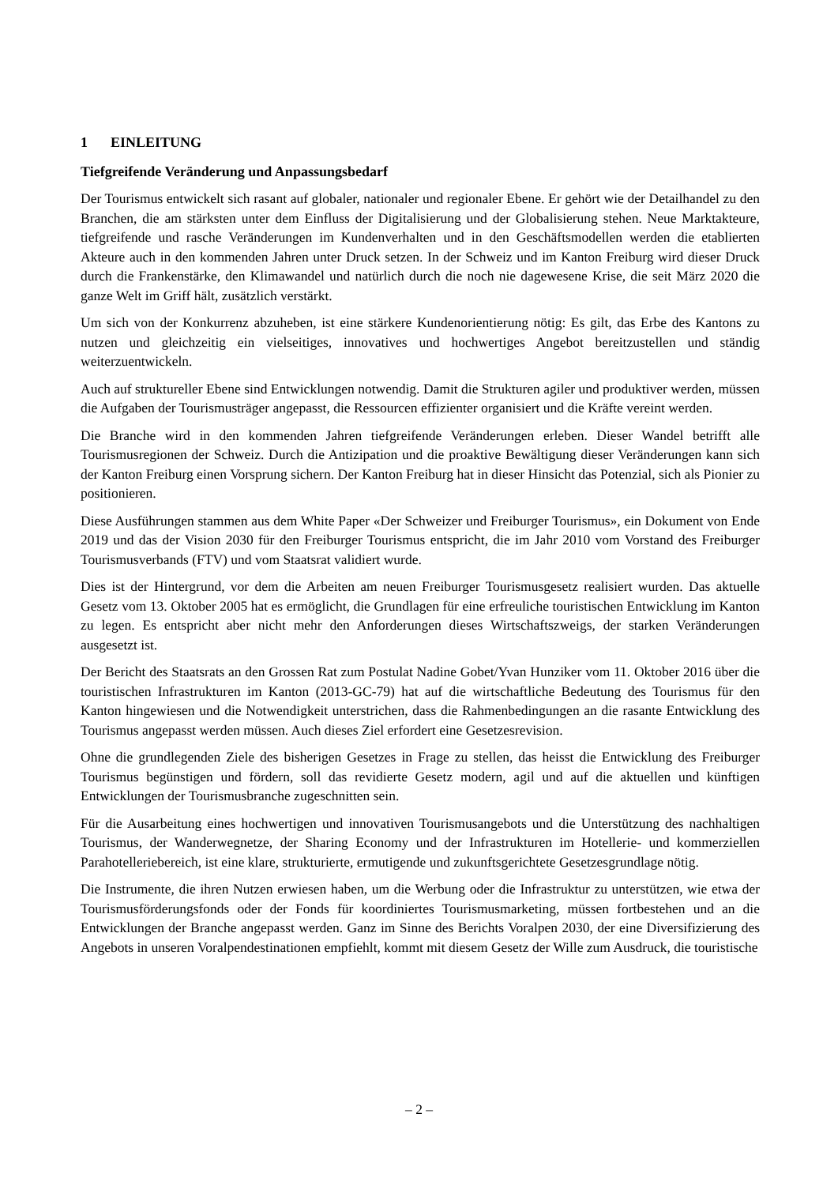1 EINLEITUNG
Tiefgreifende Veränderung und Anpassungsbedarf
Der Tourismus entwickelt sich rasant auf globaler, nationaler und regionaler Ebene. Er gehört wie der Detailhandel zu den Branchen, die am stärksten unter dem Einfluss der Digitalisierung und der Globalisierung stehen. Neue Marktakteure, tiefgreifende und rasche Veränderungen im Kundenverhalten und in den Geschäftsmodellen werden die etablierten Akteure auch in den kommenden Jahren unter Druck setzen. In der Schweiz und im Kanton Freiburg wird dieser Druck durch die Frankenstärke, den Klimawandel und natürlich durch die noch nie dagewesene Krise, die seit März 2020 die ganze Welt im Griff hält, zusätzlich verstärkt.
Um sich von der Konkurrenz abzuheben, ist eine stärkere Kundenorientierung nötig: Es gilt, das Erbe des Kantons zu nutzen und gleichzeitig ein vielseitiges, innovatives und hochwertiges Angebot bereitzustellen und ständig weiterzuentwickeln.
Auch auf struktureller Ebene sind Entwicklungen notwendig. Damit die Strukturen agiler und produktiver werden, müssen die Aufgaben der Tourismusträger angepasst, die Ressourcen effizienter organisiert und die Kräfte vereint werden.
Die Branche wird in den kommenden Jahren tiefgreifende Veränderungen erleben. Dieser Wandel betrifft alle Tourismusregionen der Schweiz. Durch die Antizipation und die proaktive Bewältigung dieser Veränderungen kann sich der Kanton Freiburg einen Vorsprung sichern. Der Kanton Freiburg hat in dieser Hinsicht das Potenzial, sich als Pionier zu positionieren.
Diese Ausführungen stammen aus dem White Paper «Der Schweizer und Freiburger Tourismus», ein Dokument von Ende 2019 und das der Vision 2030 für den Freiburger Tourismus entspricht, die im Jahr 2010 vom Vorstand des Freiburger Tourismusverbands (FTV) und vom Staatsrat validiert wurde.
Dies ist der Hintergrund, vor dem die Arbeiten am neuen Freiburger Tourismusgesetz realisiert wurden. Das aktuelle Gesetz vom 13. Oktober 2005 hat es ermöglicht, die Grundlagen für eine erfreuliche touristischen Entwicklung im Kanton zu legen. Es entspricht aber nicht mehr den Anforderungen dieses Wirtschaftszweigs, der starken Veränderungen ausgesetzt ist.
Der Bericht des Staatsrats an den Grossen Rat zum Postulat Nadine Gobet/Yvan Hunziker vom 11. Oktober 2016 über die touristischen Infrastrukturen im Kanton (2013-GC-79) hat auf die wirtschaftliche Bedeutung des Tourismus für den Kanton hingewiesen und die Notwendigkeit unterstrichen, dass die Rahmenbedingungen an die rasante Entwicklung des Tourismus angepasst werden müssen. Auch dieses Ziel erfordert eine Gesetzesrevision.
Ohne die grundlegenden Ziele des bisherigen Gesetzes in Frage zu stellen, das heisst die Entwicklung des Freiburger Tourismus begünstigen und fördern, soll das revidierte Gesetz modern, agil und auf die aktuellen und künftigen Entwicklungen der Tourismusbranche zugeschnitten sein.
Für die Ausarbeitung eines hochwertigen und innovativen Tourismusangebots und die Unterstützung des nachhaltigen Tourismus, der Wanderwegnetze, der Sharing Economy und der Infrastrukturen im Hotellerie- und kommerziellen Parahotelleriebereich, ist eine klare, strukturierte, ermutigende und zukunftsgerichtete Gesetzesgrundlage nötig.
Die Instrumente, die ihren Nutzen erwiesen haben, um die Werbung oder die Infrastruktur zu unterstützen, wie etwa der Tourismusförderungsfonds oder der Fonds für koordiniertes Tourismusmarketing, müssen fortbestehen und an die Entwicklungen der Branche angepasst werden. Ganz im Sinne des Berichts Voralpen 2030, der eine Diversifizierung des Angebots in unseren Voralpendestinationen empfiehlt, kommt mit diesem Gesetz der Wille zum Ausdruck, die touristische
– 2 –